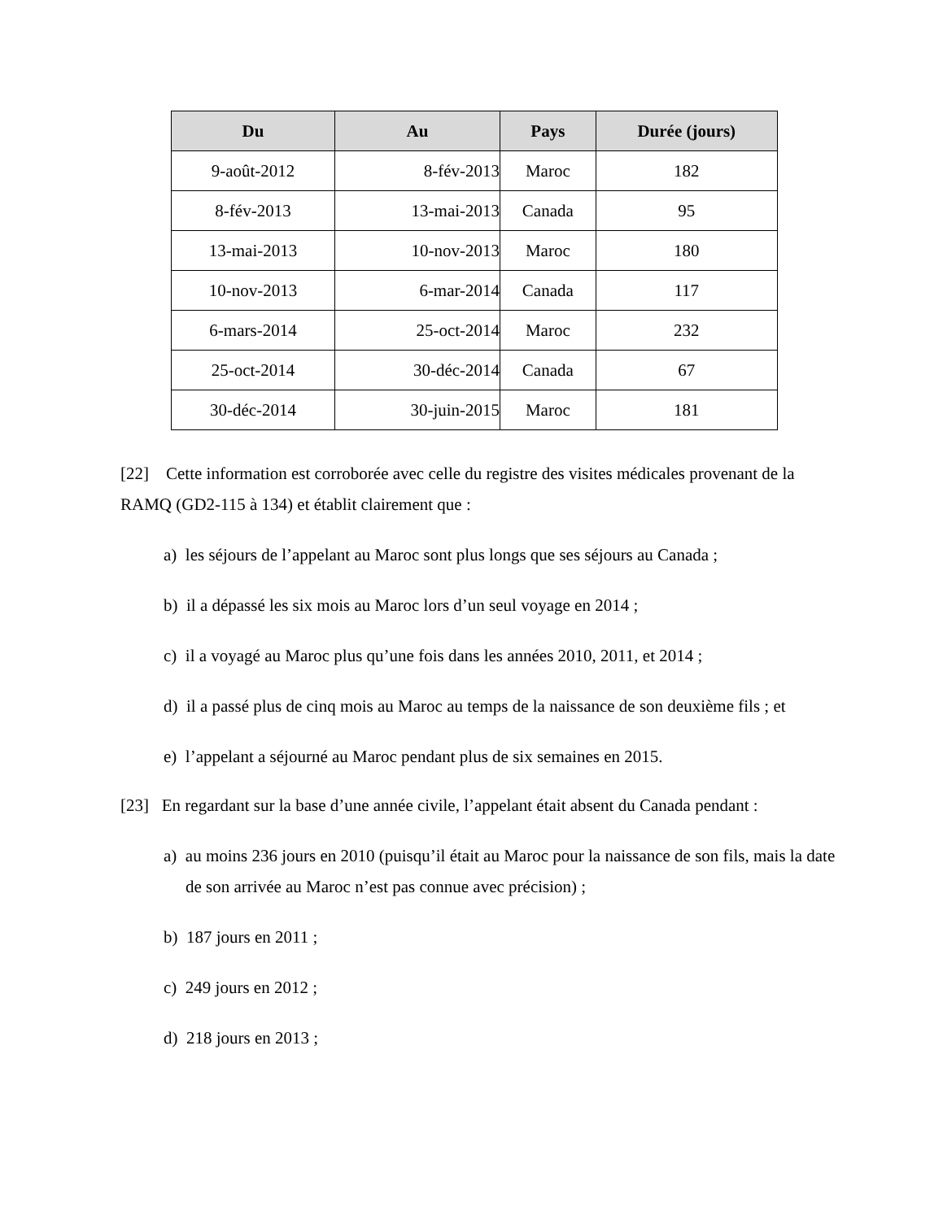| Du | Au | Pays | Durée (jours) |
| --- | --- | --- | --- |
| 9-août-2012 | 8-fév-2013 | Maroc | 182 |
| 8-fév-2013 | 13-mai-2013 | Canada | 95 |
| 13-mai-2013 | 10-nov-2013 | Maroc | 180 |
| 10-nov-2013 | 6-mar-2014 | Canada | 117 |
| 6-mars-2014 | 25-oct-2014 | Maroc | 232 |
| 25-oct-2014 | 30-déc-2014 | Canada | 67 |
| 30-déc-2014 | 30-juin-2015 | Maroc | 181 |
[22] Cette information est corroborée avec celle du registre des visites médicales provenant de la RAMQ (GD2-115 à 134) et établit clairement que :
a) les séjours de l’appelant au Maroc sont plus longs que ses séjours au Canada ;
b) il a dépassé les six mois au Maroc lors d’un seul voyage en 2014 ;
c) il a voyagé au Maroc plus qu’une fois dans les années 2010, 2011, et 2014 ;
d) il a passé plus de cinq mois au Maroc au temps de la naissance de son deuxième fils ; et
e) l’appelant a séjourné au Maroc pendant plus de six semaines en 2015.
[23] En regardant sur la base d’une année civile, l’appelant était absent du Canada pendant :
a) au moins 236 jours en 2010 (puisqu’il était au Maroc pour la naissance de son fils, mais la date de son arrivée au Maroc n’est pas connue avec précision) ;
b) 187 jours en 2011 ;
c) 249 jours en 2012 ;
d) 218 jours en 2013 ;